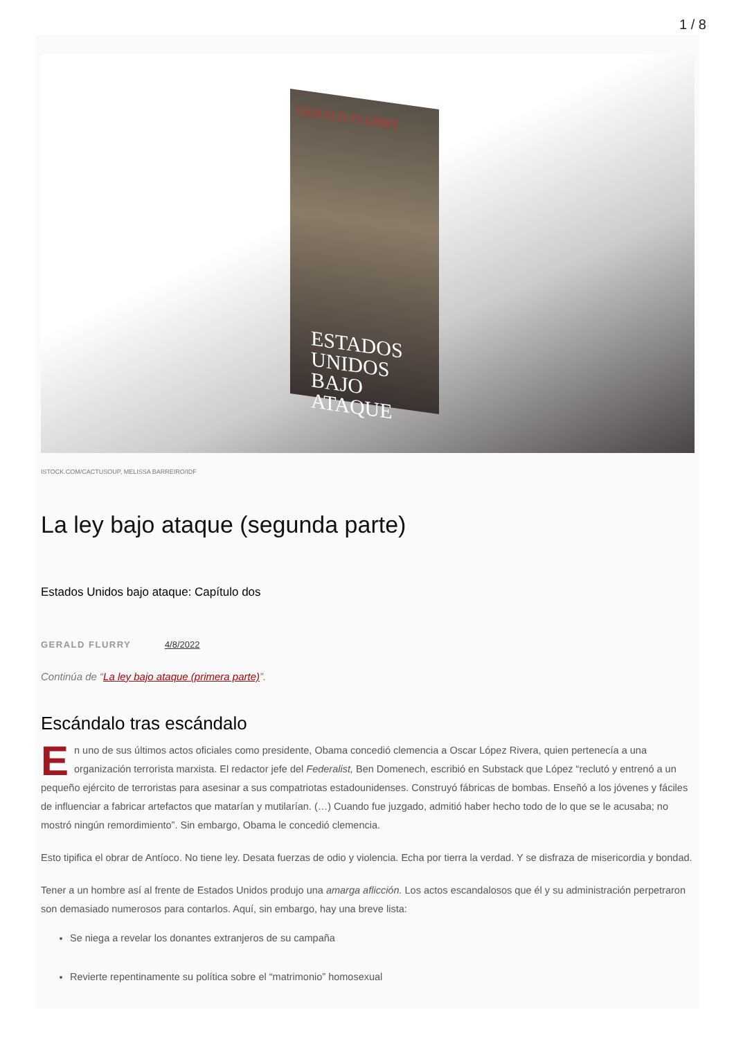1 / 8
GERALD FLURRY
ESTADOS UNIDOS BAJO ATAQUE
ISTOCK.COM/CACTUSOUP, MELISSA BARREIRO/IDF
La ley bajo ataque (segunda parte)
Estados Unidos bajo ataque: Capítulo dos
GERALD FLURRY 4/8/2022
Continúa de “La ley bajo ataque (primera parte)”.
Escándalo tras escándalo
En uno de sus últimos actos oficiales como presidente, Obama concedió clemencia a Oscar López Rivera, quien pertenecía a una organización terrorista marxista. El redactor jefe del Federalist, Ben Domenech, escribió en Substack que López “reclutó y entrenó a un pequeño ejército de terroristas para asesinar a sus compatriotas estadounidenses. Construyó fábricas de bombas. Enseñó a los jóvenes y fáciles de influenciar a fabricar artefactos que matarían y mutilarían. (…) Cuando fue juzgado, admitió haber hecho todo de lo que se le acusaba; no mostró ningún remordimiento”. Sin embargo, Obama le concedió clemencia.
Esto tipifica el obrar de Antíoco. No tiene ley. Desata fuerzas de odio y violencia. Echa por tierra la verdad. Y se disfraza de misericordia y bondad.
Tener a un hombre así al frente de Estados Unidos produjo una amarga aflicción. Los actos escandalosos que él y su administración perpetraron son demasiado numerosos para contarlos. Aquí, sin embargo, hay una breve lista:
Se niega a revelar los donantes extranjeros de su campaña
Revierte repentinamente su política sobre el “matrimonio” homosexual